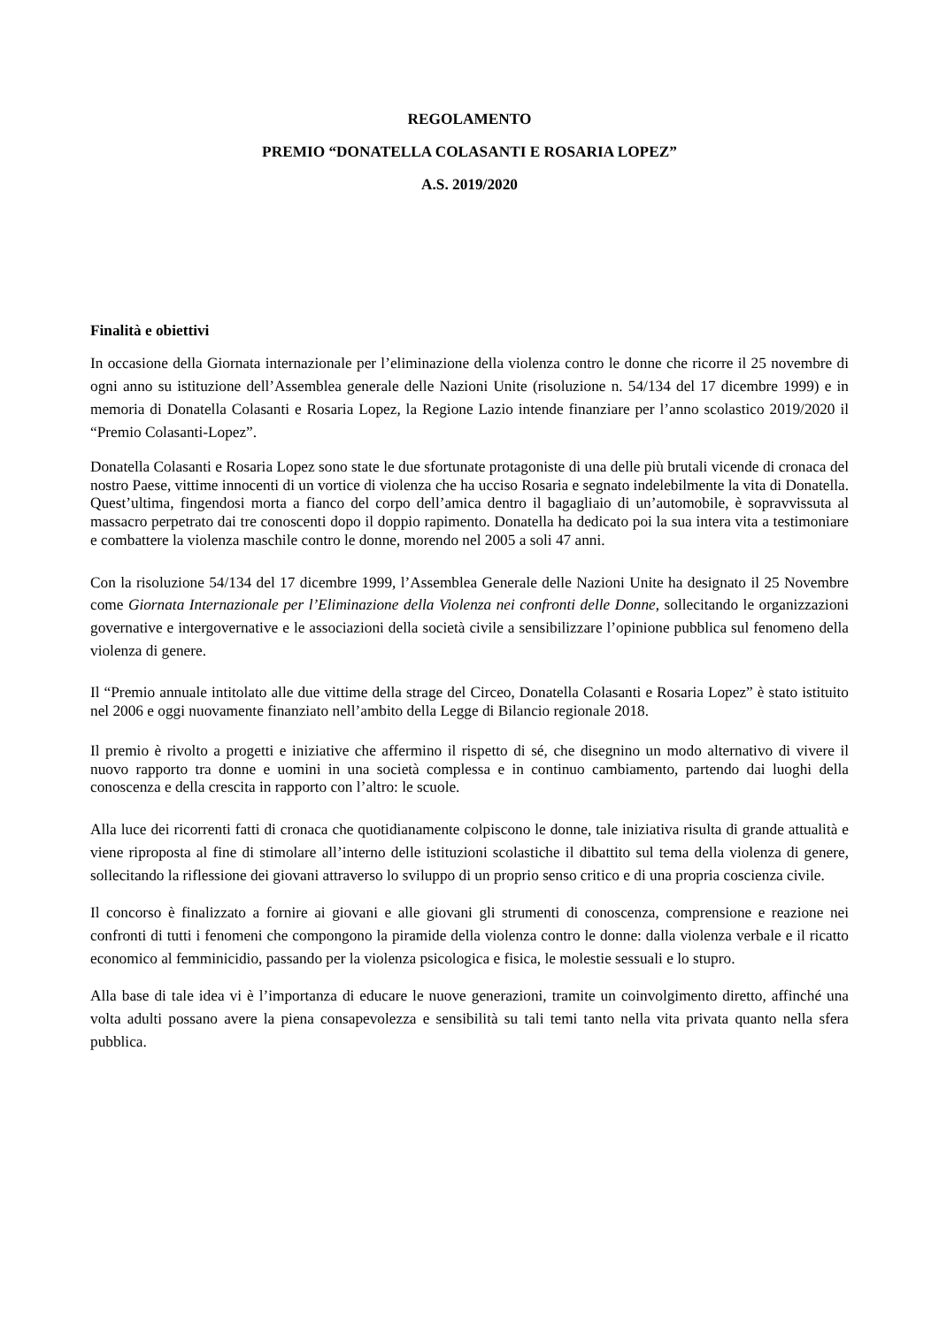REGOLAMENTO
PREMIO “DONATELLA COLASANTI E ROSARIA LOPEZ”
A.S. 2019/2020
Finalità e obiettivi
In occasione della Giornata internazionale per l’eliminazione della violenza contro le donne che ricorre il 25 novembre di ogni anno su istituzione dell’Assemblea generale delle Nazioni Unite (risoluzione n. 54/134 del 17 dicembre 1999) e in memoria di Donatella Colasanti e Rosaria Lopez, la Regione Lazio intende finanziare per l’anno scolastico 2019/2020 il “Premio Colasanti-Lopez”.
Donatella Colasanti e Rosaria Lopez sono state le due sfortunate protagoniste di una delle più brutali vicende di cronaca del nostro Paese, vittime innocenti di un vortice di violenza che ha ucciso Rosaria e segnato indelebilmente la vita di Donatella. Quest’ultima, fingendosi morta a fianco del corpo dell’amica dentro il bagagliaio di un’automobile, è sopravvissuta al massacro perpetrato dai tre conoscenti dopo il doppio rapimento. Donatella ha dedicato poi la sua intera vita a testimoniare e combattere la violenza maschile contro le donne, morendo nel 2005 a soli 47 anni.
Con la risoluzione 54/134 del 17 dicembre 1999, l’Assemblea Generale delle Nazioni Unite ha designato il 25 Novembre come Giornata Internazionale per l’Eliminazione della Violenza nei confronti delle Donne, sollecitando le organizzazioni governative e intergovernative e le associazioni della società civile a sensibilizzare l’opinione pubblica sul fenomeno della violenza di genere.
Il “Premio annuale intitolato alle due vittime della strage del Circeo, Donatella Colasanti e Rosaria Lopez” è stato istituito nel 2006 e oggi nuovamente finanziato nell’ambito della Legge di Bilancio regionale 2018.
Il premio è rivolto a progetti e iniziative che affermino il rispetto di sé, che disegnino un modo alternativo di vivere il nuovo rapporto tra donne e uomini in una società complessa e in continuo cambiamento, partendo dai luoghi della conoscenza e della crescita in rapporto con l’altro: le scuole.
Alla luce dei ricorrenti fatti di cronaca che quotidianamente colpiscono le donne, tale iniziativa risulta di grande attualità e viene riproposta al fine di stimolare all’interno delle istituzioni scolastiche il dibattito sul tema della violenza di genere, sollecitando la riflessione dei giovani attraverso lo sviluppo di un proprio senso critico e di una propria coscienza civile.
Il concorso è finalizzato a fornire ai giovani e alle giovani gli strumenti di conoscenza, comprensione e reazione nei confronti di tutti i fenomeni che compongono la piramide della violenza contro le donne: dalla violenza verbale e il ricatto economico al femminicidio, passando per la violenza psicologica e fisica, le molestie sessuali e lo stupro.
Alla base di tale idea vi è l’importanza di educare le nuove generazioni, tramite un coinvolgimento diretto, affinché una volta adulti possano avere la piena consapevolezza e sensibilità su tali temi tanto nella vita privata quanto nella sfera pubblica.